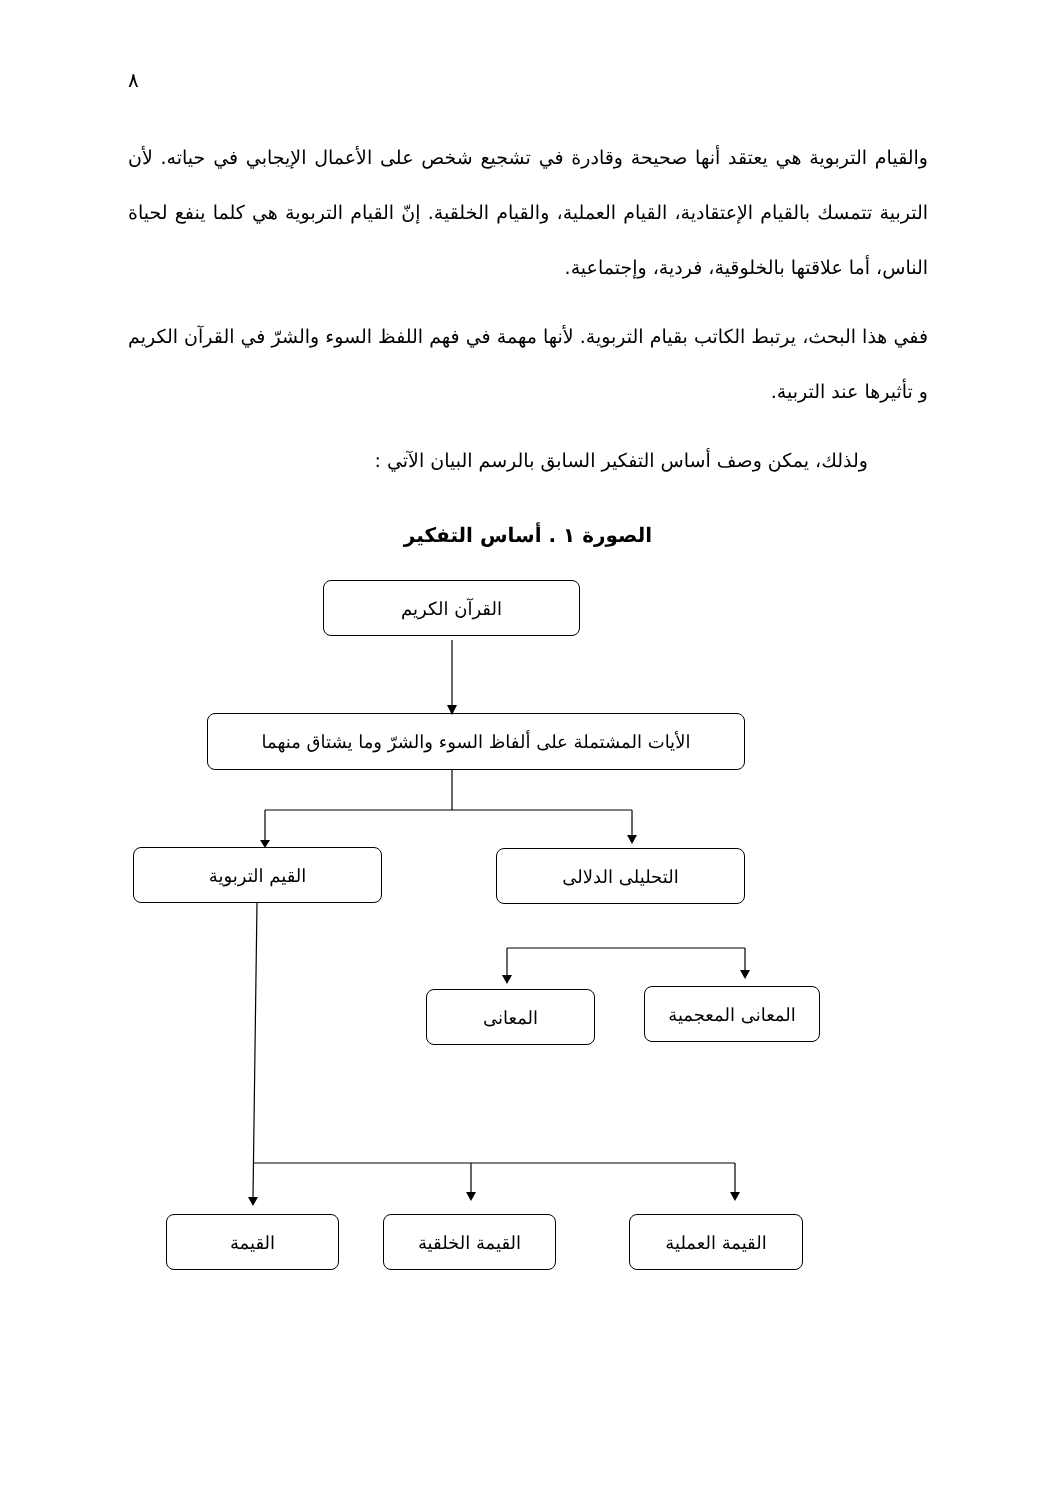٨
والقيام التربوية هي يعتقد أنها صحيحة وقادرة في تشجيع شخص على الأعمال الإيجابي في حياته. لأن التربية تتمسك بالقيام الإعتقادية، القيام العملية، والقيام الخلقية. إنّ القيام التربوية هي كلما ينفع لحياة الناس، أما علاقتها بالخلوقية، فردية، وإجتماعية.
ففي هذا البحث، يرتبط الكاتب بقيام التربوية. لأنها مهمة في فهم اللفظ السوء والشرّ في القرآن الكريم و تأثيرها عند التربية.
ولذلك، يمكن وصف أساس التفكير السابق بالرسم البيان الآتي :
الصورة ١ . أساس التفكير
القرآن الكريم
الأيات المشتملة على ألفاظ السوء والشرّ وما يشتاق منهما
القيم التربوية التحليلى الدلالى
المعانى المعانى المعجمية
القيمة القيمة الخلقية القيمة العملية